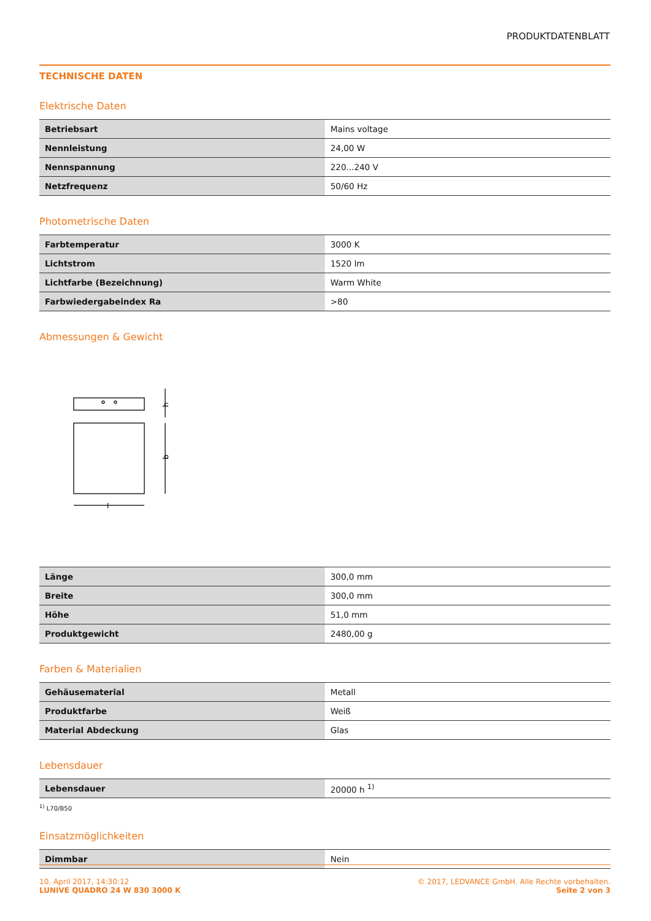PRODUKTDATENBLATT
TECHNISCHE DATEN
Elektrische Daten
| Betriebsart | Mains voltage |
| Nennleistung | 24,00 W |
| Nennspannung | 220...240 V |
| Netzfrequenz | 50/60 Hz |
Photometrische Daten
| Farbtemperatur | 3000 K |
| Lichtstrom | 1520 lm |
| Lichtfarbe (Bezeichnung) | Warm White |
| Farbwiedergabeindex Ra | >80 |
Abmessungen & Gewicht
h
b
l
| Länge | 300,0 mm |
| Breite | 300,0 mm |
| Höhe | 51,0 mm |
| Produktgewicht | 2480,00 g |
Farben & Materialien
| Gehäusematerial | Metall |
| Produktfarbe | Weiß |
| Material Abdeckung | Glas |
Lebensdauer
| Lebensdauer | 20000 h <sup>1)</sup> |
<sup>1)</sup> L70/B50
Einsatzmöglichkeiten
| Dimmbar | Nein |
10. April 2017, 14:30:12
LUNIVE QUADRO 24 W 830 3000 K
© 2017, LEDVANCE GmbH. Alle Rechte vorbehalten.
Seite 2 von 3